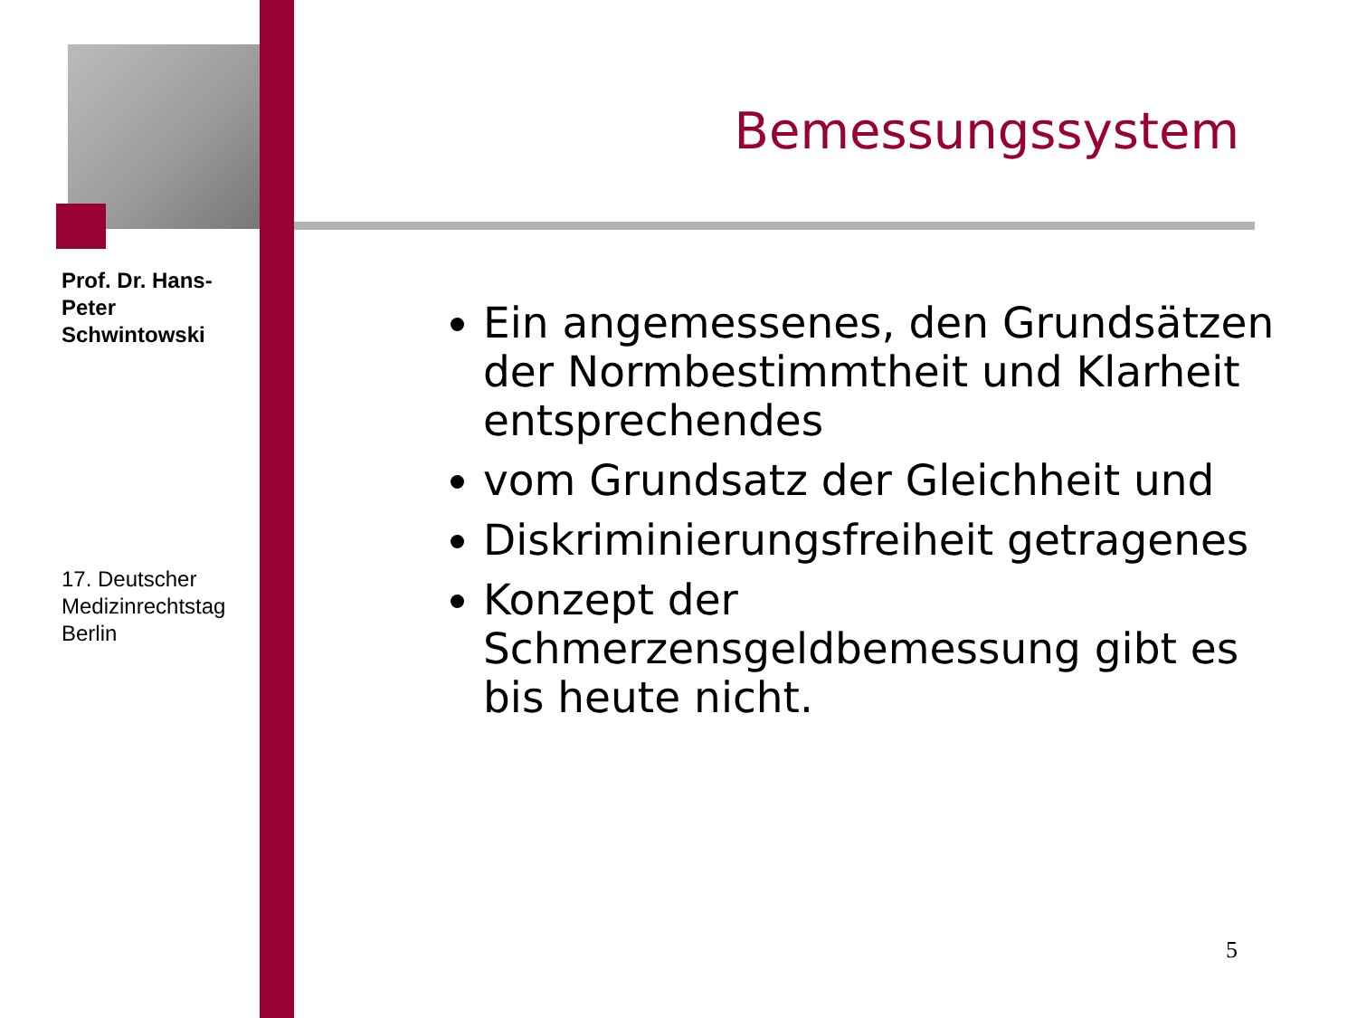Prof. Dr. Hans-Peter Schwintowski
17. Deutscher Medizinrechtstag Berlin
Bemessungssystem
Ein angemessenes, den Grundsätzen der Normbestimmtheit und Klarheit entsprechendes
vom Grundsatz der Gleichheit und
Diskriminierungsfreiheit getragenes
Konzept der Schmerzensgeldbemessung gibt es bis heute nicht.
5